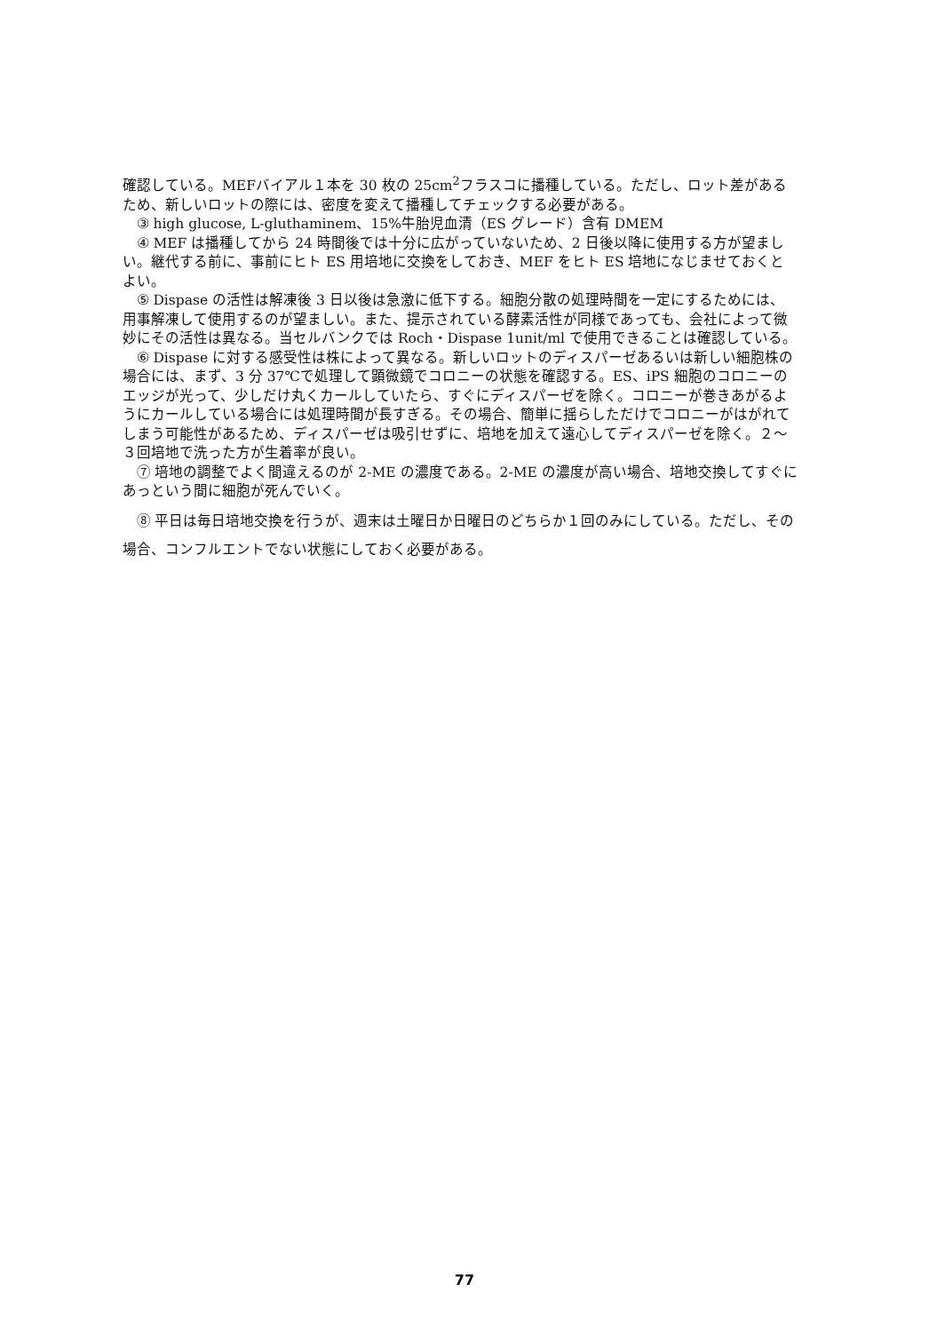確認している。MEFバイアル１本を 30 枚の 25cm<sup>2</sup>フラスコに播種している。ただし、ロット差があるため、新しいロットの際には、密度を変えて播種してチェックする必要がある。
③ high glucose, L-gluthaminem、15%牛胎児血清（ES グレード）含有 DMEM
④ MEF は播種してから 24 時間後では十分に広がっていないため、2 日後以降に使用する方が望ましい。継代する前に、事前にヒト ES 用培地に交換をしておき、MEF をヒト ES 培地になじませておくとよい。
⑤ Dispase の活性は解凍後 3 日以後は急激に低下する。細胞分散の処理時間を一定にするためには、用事解凍して使用するのが望ましい。また、提示されている酵素活性が同様であっても、会社によって微妙にその活性は異なる。当セルバンクでは Roch・Dispase 1unit/ml で使用できることは確認している。
⑥ Dispase に対する感受性は株によって異なる。新しいロットのディスパーゼあるいは新しい細胞株の場合には、まず、3 分 37℃で処理して顕微鏡でコロニーの状態を確認する。ES、iPS 細胞のコロニーのエッジが光って、少しだけ丸くカールしていたら、すぐにディスパーゼを除く。コロニーが巻きあがるようにカールしている場合には処理時間が長すぎる。その場合、簡単に揺らしただけでコロニーがはがれてしまう可能性があるため、ディスパーゼは吸引せずに、培地を加えて遠心してディスパーゼを除く。２～３回培地で洗った方が生着率が良い。
⑦ 培地の調整でよく間違えるのが 2-ME の濃度である。2-ME の濃度が高い場合、培地交換してすぐにあっという間に細胞が死んでいく。
⑧ 平日は毎日培地交換を行うが、週末は土曜日か日曜日のどちらか１回のみにしている。ただし、その場合、コンフルエントでない状態にしておく必要がある。
77